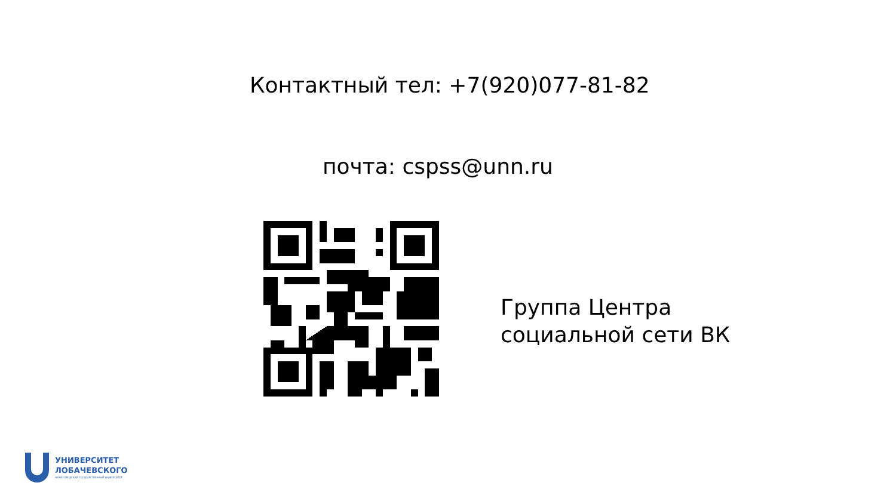Контактный тел: +7(920)077-81-82
почта: cspss@unn.ru
Группа Центра
социальной сети ВК
УНИВЕРСИТЕТ
ЛОБАЧЕВСКОГО
НИЖЕГОРОДСКИЙ ГОСУДАРСТВЕННЫЙ УНИВЕРСИТЕТ